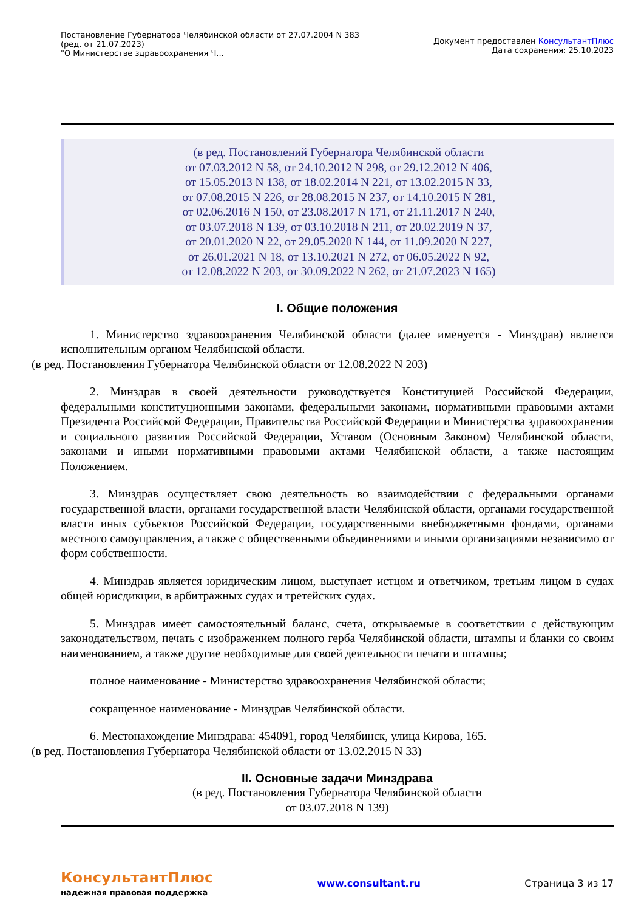Постановление Губернатора Челябинской области от 27.07.2004 N 383
(ред. от 21.07.2023)
"О Министерстве здравоохранения Ч...
Документ предоставлен КонсультантПлюс
Дата сохранения: 25.10.2023
(в ред. Постановлений Губернатора Челябинской области
от 07.03.2012 N 58, от 24.10.2012 N 298, от 29.12.2012 N 406,
от 15.05.2013 N 138, от 18.02.2014 N 221, от 13.02.2015 N 33,
от 07.08.2015 N 226, от 28.08.2015 N 237, от 14.10.2015 N 281,
от 02.06.2016 N 150, от 23.08.2017 N 171, от 21.11.2017 N 240,
от 03.07.2018 N 139, от 03.10.2018 N 211, от 20.02.2019 N 37,
от 20.01.2020 N 22, от 29.05.2020 N 144, от 11.09.2020 N 227,
от 26.01.2021 N 18, от 13.10.2021 N 272, от 06.05.2022 N 92,
от 12.08.2022 N 203, от 30.09.2022 N 262, от 21.07.2023 N 165)
I. Общие положения
1. Министерство здравоохранения Челябинской области (далее именуется - Минздрав) является исполнительным органом Челябинской области.
(в ред. Постановления Губернатора Челябинской области от 12.08.2022 N 203)
2. Минздрав в своей деятельности руководствуется Конституцией Российской Федерации, федеральными конституционными законами, федеральными законами, нормативными правовыми актами Президента Российской Федерации, Правительства Российской Федерации и Министерства здравоохранения и социального развития Российской Федерации, Уставом (Основным Законом) Челябинской области, законами и иными нормативными правовыми актами Челябинской области, а также настоящим Положением.
3. Минздрав осуществляет свою деятельность во взаимодействии с федеральными органами государственной власти, органами государственной власти Челябинской области, органами государственной власти иных субъектов Российской Федерации, государственными внебюджетными фондами, органами местного самоуправления, а также с общественными объединениями и иными организациями независимо от форм собственности.
4. Минздрав является юридическим лицом, выступает истцом и ответчиком, третьим лицом в судах общей юрисдикции, в арбитражных судах и третейских судах.
5. Минздрав имеет самостоятельный баланс, счета, открываемые в соответствии с действующим законодательством, печать с изображением полного герба Челябинской области, штампы и бланки со своим наименованием, а также другие необходимые для своей деятельности печати и штампы;
полное наименование - Министерство здравоохранения Челябинской области;
сокращенное наименование - Минздрав Челябинской области.
6. Местонахождение Минздрава: 454091, город Челябинск, улица Кирова, 165.
(в ред. Постановления Губернатора Челябинской области от 13.02.2015 N 33)
II. Основные задачи Минздрава
(в ред. Постановления Губернатора Челябинской области
от 03.07.2018 N 139)
КонсультантПлюс
надежная правовая поддержка
www.consultant.ru Страница 3 из 17